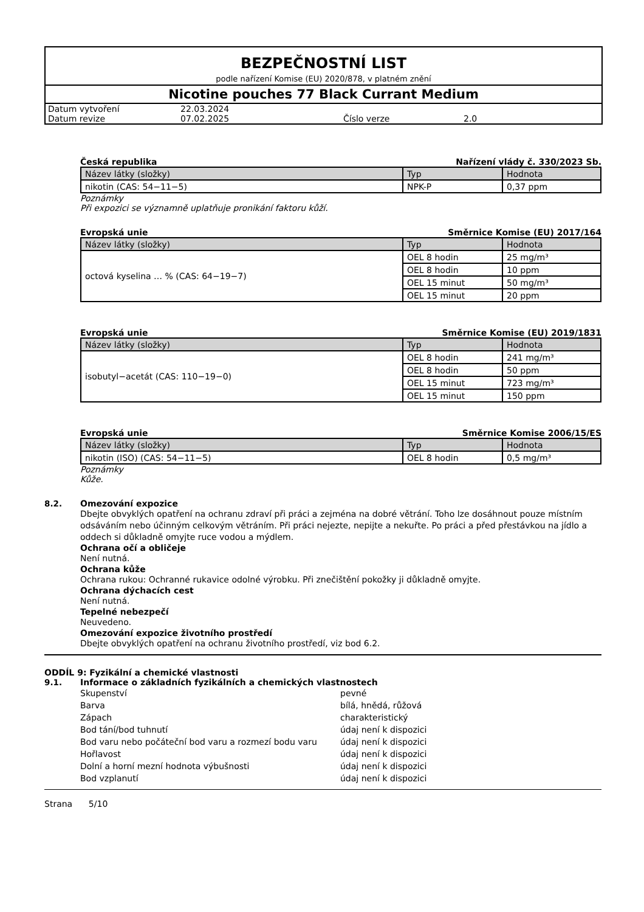BEZPEČNOSTNÍ LIST
podle nařízení Komise (EU) 2020/878, v platném znění
Nicotine pouches 77 Black Currant Medium
| Datum vytvoření | 22.03.2024 | | |
| Datum revize | 07.02.2025 | Číslo verze | 2.0 |
Česká republika Nařízení vlády č. 330/2023 Sb.
| Název látky (složky) | Typ | Hodnota |
| --- | --- | --- |
| nikotin (CAS: 54−11−5) | NPK-P | 0,37 ppm |
Poznámky
Při expozici se významně uplatňuje pronikání faktoru kůží.
Evropská unie Směrnice Komise (EU) 2017/164
| Název látky (složky) | Typ | Hodnota |
| --- | --- | --- |
| octová kyselina … % (CAS: 64−19−7) | OEL 8 hodin | 25 mg/m³ |
| | OEL 8 hodin | 10 ppm |
| | OEL 15 minut | 50 mg/m³ |
| | OEL 15 minut | 20 ppm |
Evropská unie Směrnice Komise (EU) 2019/1831
| Název látky (složky) | Typ | Hodnota |
| --- | --- | --- |
| isobutyl−acetát (CAS: 110−19−0) | OEL 8 hodin | 241 mg/m³ |
| | OEL 8 hodin | 50 ppm |
| | OEL 15 minut | 723 mg/m³ |
| | OEL 15 minut | 150 ppm |
Evropská unie Směrnice Komise 2006/15/ES
| Název látky (složky) | Typ | Hodnota |
| --- | --- | --- |
| nikotin (ISO) (CAS: 54−11−5) | OEL 8 hodin | 0,5 mg/m³ |
Poznámky
Kůže.
8.2. Omezování expozice
Dbejte obvyklých opatření na ochranu zdraví při práci a zejména na dobré větrání. Toho lze dosáhnout pouze místním odsáváním nebo účinným celkovým větráním. Při práci nejezte, nepijte a nekuřte. Po práci a před přestávkou na jídlo a oddech si důkladně omyjte ruce vodou a mýdlem.
Ochrana očí a obličeje
Není nutná.
Ochrana kůže
Ochrana rukou: Ochranné rukavice odolné výrobku. Při znečištění pokožky ji důkladně omyjte.
Ochrana dýchacích cest
Není nutná.
Tepelné nebezpečí
Neuvedeno.
Omezování expozice životního prostředí
Dbejte obvyklých opatření na ochranu životního prostředí, viz bod 6.2.
ODDÍL 9: Fyzikální a chemické vlastnosti
9.1. Informace o základních fyzikálních a chemických vlastnostech
| Skupenství | pevné |
| Barva | bílá, hnědá, růžová |
| Zápach | charakteristický |
| Bod tání/bod tuhnutí | údaj není k dispozici |
| Bod varu nebo počáteční bod varu a rozmezí bodu varu | údaj není k dispozici |
| Hořlavost | údaj není k dispozici |
| Dolní a horní mezní hodnota výbušnosti | údaj není k dispozici |
| Bod vzplanutí | údaj není k dispozici |
Strana 5/10